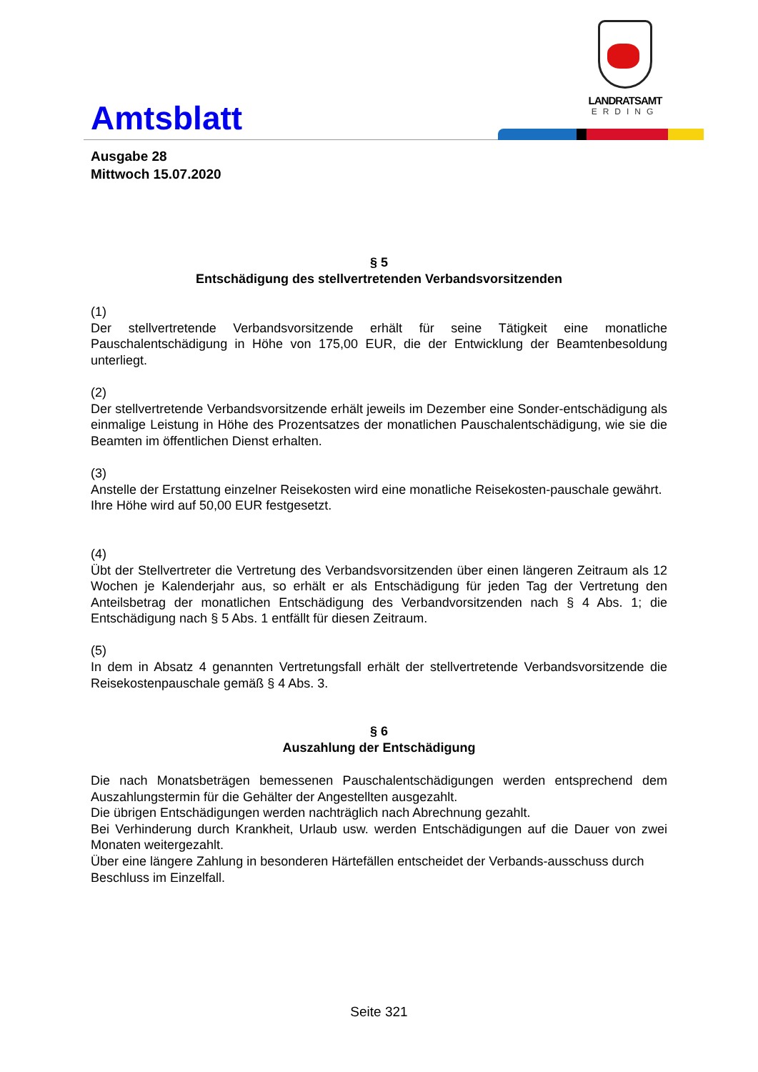Amtsblatt
LANDRATSAMT
ERDING
Ausgabe 28
Mittwoch 15.07.2020
§ 5
Entschädigung des stellvertretenden Verbandsvorsitzenden
(1)
Der stellvertretende Verbandsvorsitzende erhält für seine Tätigkeit eine monatliche Pauschalentschädigung in Höhe von 175,00 EUR, die der Entwicklung der Beamtenbesoldung unterliegt.
(2)
Der stellvertretende Verbandsvorsitzende erhält jeweils im Dezember eine Sonder-entschädigung als einmalige Leistung in Höhe des Prozentsatzes der monatlichen Pauschalentschädigung, wie sie die Beamten im öffentlichen Dienst erhalten.
(3)
Anstelle der Erstattung einzelner Reisekosten wird eine monatliche Reisekosten-pauschale gewährt.
Ihre Höhe wird auf 50,00 EUR festgesetzt.
(4)
Übt der Stellvertreter die Vertretung des Verbandsvorsitzenden über einen längeren Zeitraum als 12 Wochen je Kalenderjahr aus, so erhält er als Entschädigung für jeden Tag der Vertretung den Anteilsbetrag der monatlichen Entschädigung des Verbandvorsitzenden nach § 4 Abs. 1; die Entschädigung nach § 5 Abs. 1 entfällt für diesen Zeitraum.
(5)
In dem in Absatz 4 genannten Vertretungsfall erhält der stellvertretende Verbandsvorsitzende die Reisekostenpauschale gemäß § 4 Abs. 3.
§ 6
Auszahlung der Entschädigung
Die nach Monatsbeträgen bemessenen Pauschalentschädigungen werden entsprechend dem Auszahlungstermin für die Gehälter der Angestellten ausgezahlt.
Die übrigen Entschädigungen werden nachträglich nach Abrechnung gezahlt.
Bei Verhinderung durch Krankheit, Urlaub usw. werden Entschädigungen auf die Dauer von zwei Monaten weitergezahlt.
Über eine längere Zahlung in besonderen Härtefällen entscheidet der Verbands-ausschuss durch Beschluss im Einzelfall.
Seite 321